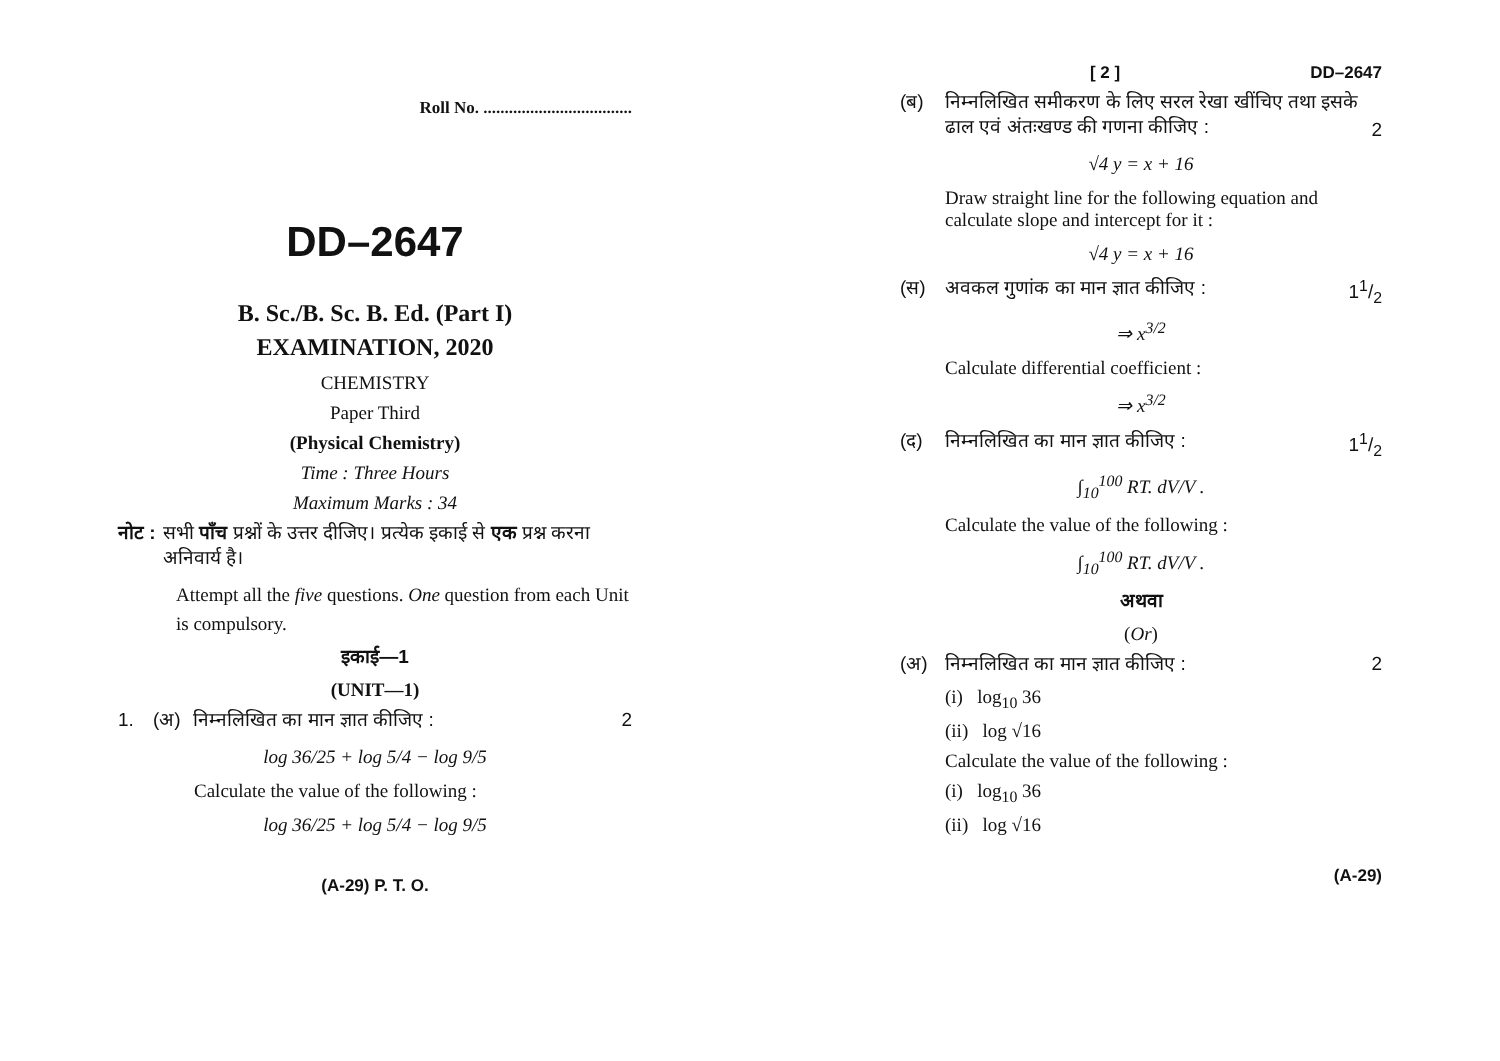Roll No. ...................................
DD–2647
B. Sc./B. Sc. B. Ed. (Part I)
EXAMINATION, 2020
CHEMISTRY
Paper Third
(Physical Chemistry)
Time : Three Hours
Maximum Marks : 34
नोट : सभी पाँच प्रश्नों के उत्तर दीजिए। प्रत्येक इकाई से एक प्रश्न करना अनिवार्य है।
Attempt all the five questions. One question from each Unit is compulsory.
इकाई—1
(UNIT—1)
1. (अ) निम्नलिखित का मान ज्ञात कीजिए : 2
log 36/25 + log 5/4 − log 9/5
Calculate the value of the following :
log 36/25 + log 5/4 − log 9/5
(A-29) P. T. O.
[ 2 ] DD–2647
(ब) निम्नलिखित समीकरण के लिए सरल रेखा खींचिए तथा इसके ढाल एवं अंतःखण्ड की गणना कीजिए : 2
√4 y = x + 16
Draw straight line for the following equation and calculate slope and intercept for it :
√4 y = x + 16
(स) अवकल गुणांक का मान ज्ञात कीजिए : 11/2
⇒ x<sup>3/2</sup>
Calculate differential coefficient :
⇒ x<sup>3/2</sup>
(द) निम्नलिखित का मान ज्ञात कीजिए : 11/2
∫<sub>10</sub><sup>100</sup> RT. dV/V .
Calculate the value of the following :
∫<sub>10</sub><sup>100</sup> RT. dV/V .
अथवा
(Or)
(अ) निम्नलिखित का मान ज्ञात कीजिए : 2
(i) log<sub>10</sub> 36
(ii) log √16
Calculate the value of the following :
(i) log<sub>10</sub> 36
(ii) log √16
(A-29)